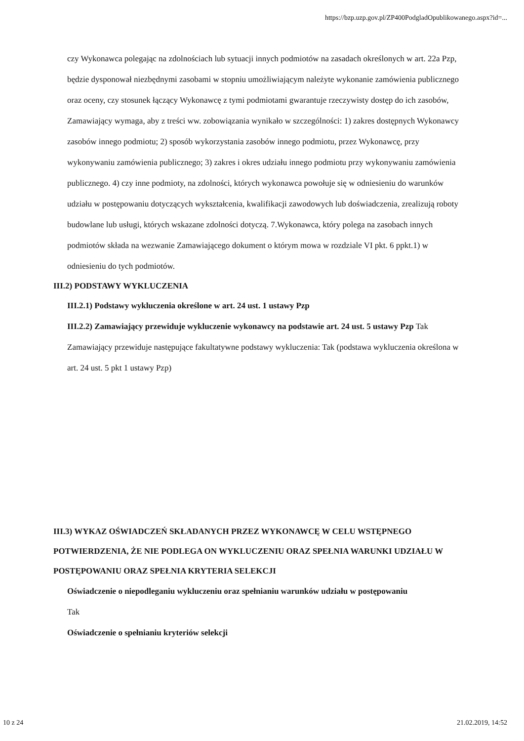https://bzp.uzp.gov.pl/ZP400PodgladOpublikowanego.aspx?id=...
czy Wykonawca polegając na zdolnościach lub sytuacji innych podmiotów na zasadach określonych w art. 22a Pzp, będzie dysponował niezbędnymi zasobami w stopniu umożliwiającym należyte wykonanie zamówienia publicznego oraz oceny, czy stosunek łączący Wykonawcę z tymi podmiotami gwarantuje rzeczywisty dostęp do ich zasobów, Zamawiający wymaga, aby z treści ww. zobowiązania wynikało w szczególności: 1) zakres dostępnych Wykonawcy zasobów innego podmiotu; 2) sposób wykorzystania zasobów innego podmiotu, przez Wykonawcę, przy wykonywaniu zamówienia publicznego; 3) zakres i okres udziału innego podmiotu przy wykonywaniu zamówienia publicznego. 4) czy inne podmioty, na zdolności, których wykonawca powołuje się w odniesieniu do warunków udziału w postępowaniu dotyczących wykształcenia, kwalifikacji zawodowych lub doświadczenia, zrealizują roboty budowlane lub usługi, których wskazane zdolności dotyczą. 7.Wykonawca, który polega na zasobach innych podmiotów składa na wezwanie Zamawiającego dokument o którym mowa w rozdziale VI pkt. 6 ppkt.1) w odniesieniu do tych podmiotów.
III.2) PODSTAWY WYKLUCZENIA
III.2.1) Podstawy wykluczenia określone w art. 24 ust. 1 ustawy Pzp
III.2.2) Zamawiający przewiduje wykluczenie wykonawcy na podstawie art. 24 ust. 5 ustawy Pzp Tak Zamawiający przewiduje następujące fakultatywne podstawy wykluczenia: Tak (podstawa wykluczenia określona w art. 24 ust. 5 pkt 1 ustawy Pzp)
III.3) WYKAZ OŚWIADCZEŃ SKŁADANYCH PRZEZ WYKONAWCĘ W CELU WSTĘPNEGO POTWIERDZENIA, ŻE NIE PODLEGA ON WYKLUCZENIU ORAZ SPEŁNIA WARUNKI UDZIAŁU W POSTĘPOWANIU ORAZ SPEŁNIA KRYTERIA SELEKCJI
Oświadczenie o niepodleganiu wykluczeniu oraz spełnianiu warunków udziału w postępowaniu
Tak
Oświadczenie o spełnianiu kryteriów selekcji
10 z 24 21.02.2019, 14:52